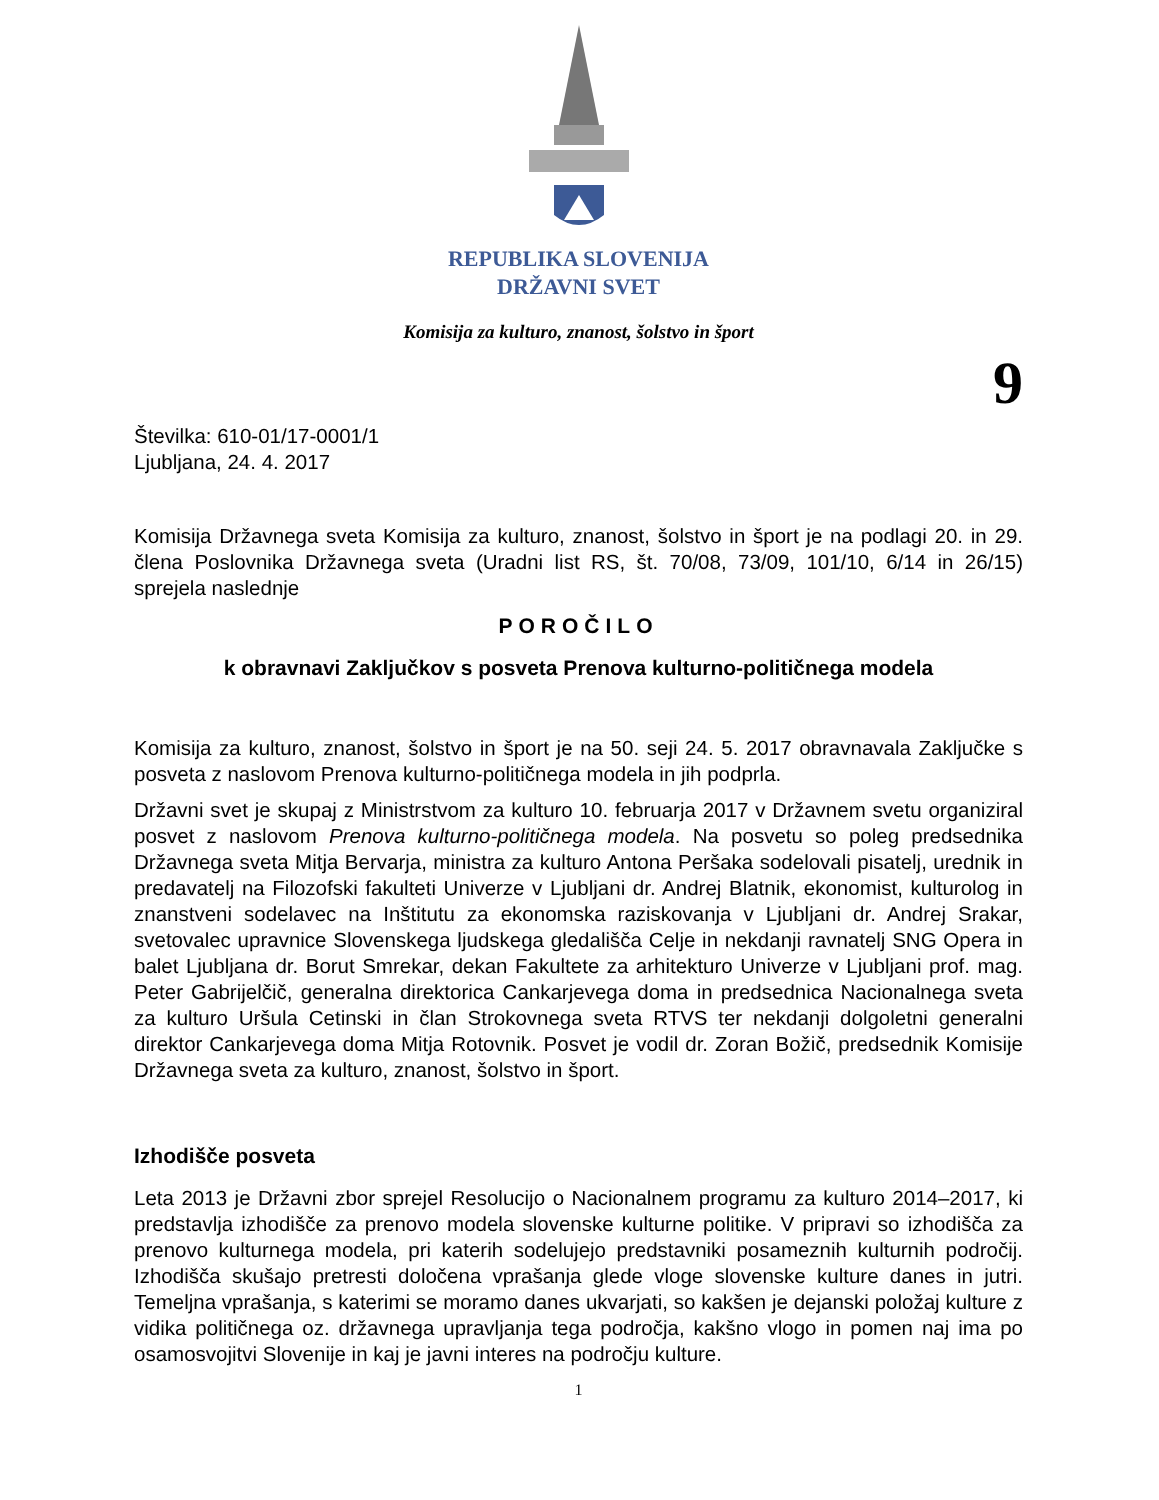REPUBLIKA SLOVENIJA
DRŽAVNI SVET
Komisija za kulturo, znanost, šolstvo in šport
9
Številka: 610-01/17-0001/1
Ljubljana, 24. 4. 2017
Komisija Državnega sveta Komisija za kulturo, znanost, šolstvo in šport je na podlagi 20. in 29. člena Poslovnika Državnega sveta (Uradni list RS, št. 70/08, 73/09, 101/10, 6/14 in 26/15) sprejela naslednje
POROČILO
k obravnavi Zaključkov s posveta Prenova kulturno-političnega modela
Komisija za kulturo, znanost, šolstvo in šport je na 50. seji 24. 5. 2017 obravnavala Zaključke s posveta z naslovom Prenova kulturno-političnega modela in jih podprla.
Državni svet je skupaj z Ministrstvom za kulturo 10. februarja 2017 v Državnem svetu organiziral posvet z naslovom Prenova kulturno-političnega modela. Na posvetu so poleg predsednika Državnega sveta Mitja Bervarja, ministra za kulturo Antona Peršaka sodelovali pisatelj, urednik in predavatelj na Filozofski fakulteti Univerze v Ljubljani dr. Andrej Blatnik, ekonomist, kulturolog in znanstveni sodelavec na Inštitutu za ekonomska raziskovanja v Ljubljani dr. Andrej Srakar, svetovalec upravnice Slovenskega ljudskega gledališča Celje in nekdanji ravnatelj SNG Opera in balet Ljubljana dr. Borut Smrekar, dekan Fakultete za arhitekturo Univerze v Ljubljani prof. mag. Peter Gabrijelčič, generalna direktorica Cankarjevega doma in predsednica Nacionalnega sveta za kulturo Uršula Cetinski in član Strokovnega sveta RTVS ter nekdanji dolgoletni generalni direktor Cankarjevega doma Mitja Rotovnik. Posvet je vodil dr. Zoran Božič, predsednik Komisije Državnega sveta za kulturo, znanost, šolstvo in šport.
Izhodišče posveta
Leta 2013 je Državni zbor sprejel Resolucijo o Nacionalnem programu za kulturo 2014–2017, ki predstavlja izhodišče za prenovo modela slovenske kulturne politike. V pripravi so izhodišča za prenovo kulturnega modela, pri katerih sodelujejo predstavniki posameznih kulturnih področij. Izhodišča skušajo pretresti določena vprašanja glede vloge slovenske kulture danes in jutri. Temeljna vprašanja, s katerimi se moramo danes ukvarjati, so kakšen je dejanski položaj kulture z vidika političnega oz. državnega upravljanja tega področja, kakšno vlogo in pomen naj ima po osamosvojitvi Slovenije in kaj je javni interes na področju kulture.
1